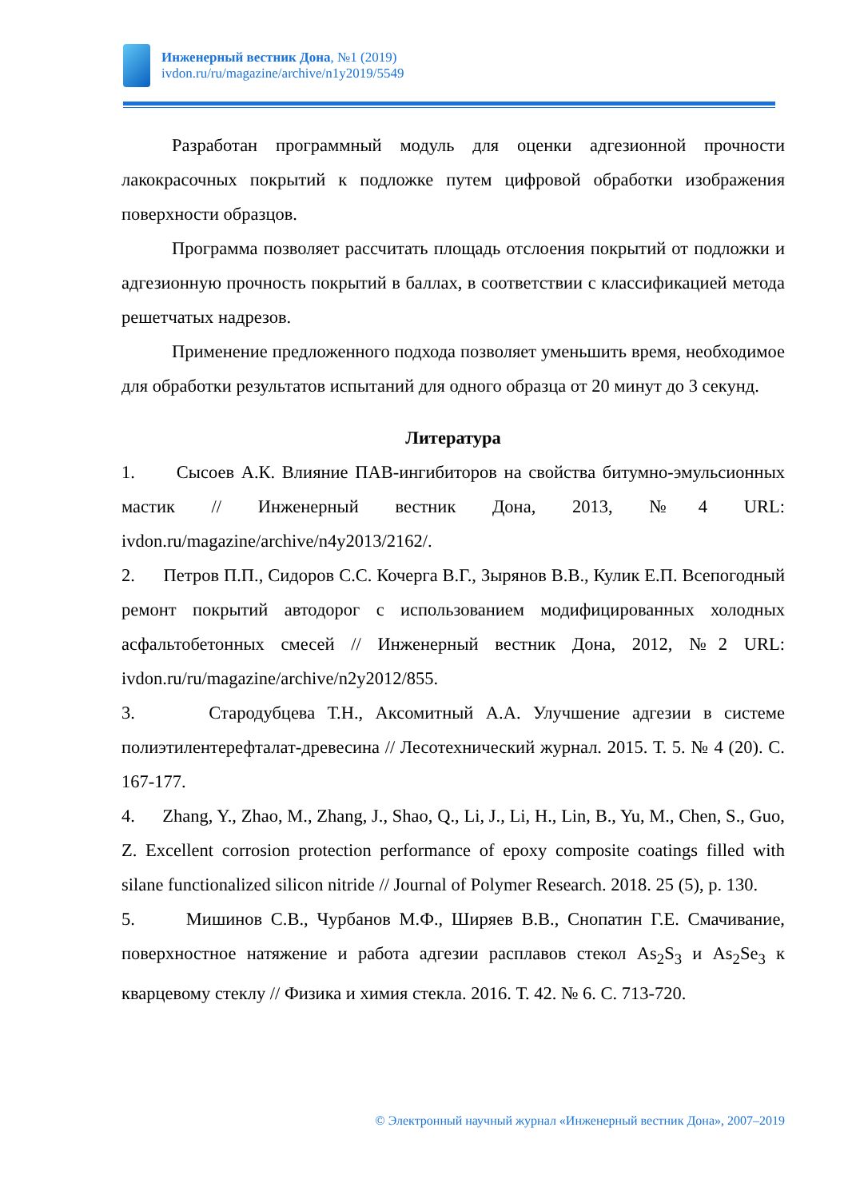Инженерный вестник Дона, №1 (2019)
ivdon.ru/ru/magazine/archive/n1y2019/5549
Разработан программный модуль для оценки адгезионной прочности лакокрасочных покрытий к подложке путем цифровой обработки изображения поверхности образцов.
Программа позволяет рассчитать площадь отслоения покрытий от подложки и адгезионную прочность покрытий в баллах, в соответствии с классификацией метода решетчатых надрезов.
Применение предложенного подхода позволяет уменьшить время, необходимое для обработки результатов испытаний для одного образца от 20 минут до 3 секунд.
Литература
1. Сысоев А.К. Влияние ПАВ-ингибиторов на свойства битумно-эмульсионных мастик // Инженерный вестник Дона, 2013, №4 URL: ivdon.ru/magazine/archive/n4y2013/2162/.
2. Петров П.П., Сидоров С.С. Кочерга В.Г., Зырянов В.В., Кулик Е.П. Всепогодный ремонт покрытий автодорог с использованием модифицированных холодных асфальтобетонных смесей // Инженерный вестник Дона, 2012, №2 URL: ivdon.ru/ru/magazine/archive/n2y2012/855.
3. Стародубцева Т.Н., Аксомитный А.А. Улучшение адгезии в системе полиэтилентерефталат-древесина // Лесотехнический журнал. 2015. Т. 5. № 4 (20). С. 167-177.
4. Zhang, Y., Zhao, M., Zhang, J., Shao, Q., Li, J., Li, H., Lin, B., Yu, M., Chen, S., Guo, Z. Excellent corrosion protection performance of epoxy composite coatings filled with silane functionalized silicon nitride // Journal of Polymer Research. 2018. 25 (5), p. 130.
5. Мишинов С.В., Чурбанов М.Ф., Ширяев В.В., Снопатин Г.Е. Смачивание, поверхностное натяжение и работа адгезии расплавов стекол As<sub>2</sub>S<sub>3</sub> и As<sub>2</sub>Se<sub>3</sub> к кварцевому стеклу // Физика и химия стекла. 2016. Т. 42. № 6. С. 713-720.
© Электронный научный журнал «Инженерный вестник Дона», 2007–2019